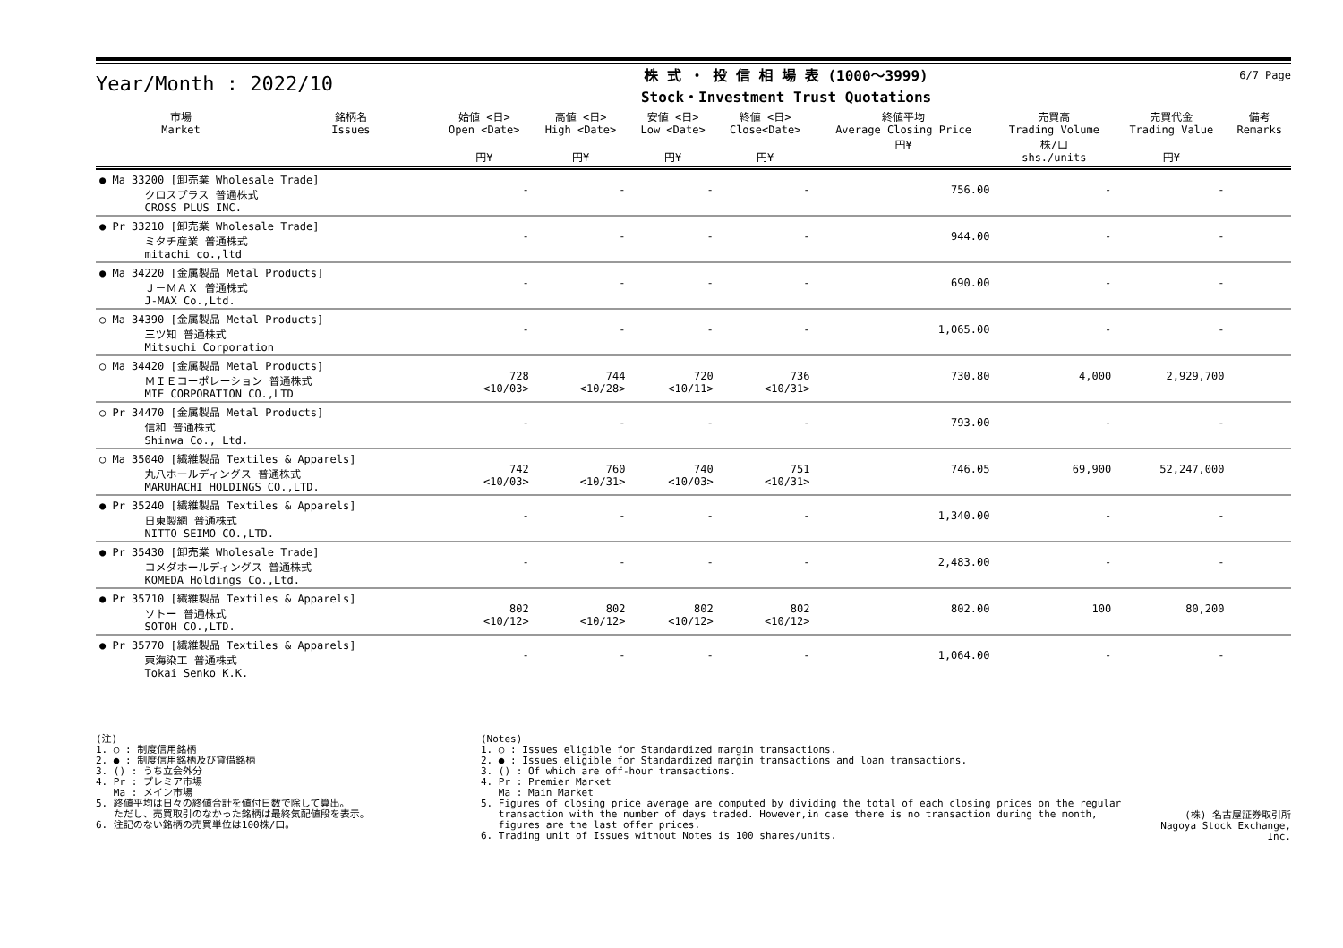Year/Month : 2022/10
株 式 ・ 投 信 相 場 表 (1000～3999)
Stock・Investment Trust Quotations
6/7 Page
| 市場 Market | 銘柄名 Issues | 始値 <日> Open <Date> 円¥ | 高値 <日> High <Date> 円¥ | 安値 <日> Low <Date> 円¥ | 終値 <日> Close<Date> 円¥ | 終値平均 Average Closing Price 円¥ | 売買高 Trading Volume 株/口 shs./units | 売買代金 Trading Value 円¥ | 備考 Remarks |
| --- | --- | --- | --- | --- | --- | --- | --- | --- | --- |
| ● Ma 33200 [卸売業 Wholesale Trade] クロスプラス 普通株式 CROSS PLUS INC. | | - | - | - | - | 756.00 | - | - | |
| ● Pr 33210 [卸売業 Wholesale Trade] ミタチ産業 普通株式 mitachi co.,ltd | | - | - | - | - | 944.00 | - | - | |
| ● Ma 34220 [金属製品 Metal Products] Ｊ－ＭＡＸ 普通株式 J-MAX Co.,Ltd. | | - | - | - | - | 690.00 | - | - | |
| ○ Ma 34390 [金属製品 Metal Products] 三ツ知 普通株式 Mitsuchi Corporation | | - | - | - | - | 1,065.00 | - | - | |
| ○ Ma 34420 [金属製品 Metal Products] ＭＩＥコーポレーション 普通株式 MIE CORPORATION CO.,LTD | | 728 <10/03> | 744 <10/28> | 720 <10/11> | 736 <10/31> | 730.80 | 4,000 | 2,929,700 | |
| ○ Pr 34470 [金属製品 Metal Products] 信和 普通株式 Shinwa Co., Ltd. | | - | - | - | - | 793.00 | - | - | |
| ○ Ma 35040 [繊維製品 Textiles & Apparels] 丸八ホールディングス 普通株式 MARUHACHI HOLDINGS CO.,LTD. | | 742 <10/03> | 760 <10/31> | 740 <10/03> | 751 <10/31> | 746.05 | 69,900 | 52,247,000 | |
| ● Pr 35240 [繊維製品 Textiles & Apparels] 日東製網 普通株式 NITTO SEIMO CO.,LTD. | | - | - | - | - | 1,340.00 | - | - | |
| ● Pr 35430 [卸売業 Wholesale Trade] コメダホールディングス 普通株式 KOMEDA Holdings Co.,Ltd. | | - | - | - | - | 2,483.00 | - | - | |
| ● Pr 35710 [繊維製品 Textiles & Apparels] ソトー 普通株式 SOTOH CO.,LTD. | | 802 <10/12> | 802 <10/12> | 802 <10/12> | 802 <10/12> | 802.00 | 100 | 80,200 | |
| ● Pr 35770 [繊維製品 Textiles & Apparels] 東海染工 普通株式 Tokai Senko K.K. | | - | - | - | - | 1,064.00 | - | - | |
(注)
1. ○ : 制度信用銘柄
2. ● : 制度信用銘柄及び貸借銘柄
3. () : うち立会外分
4. Pr : プレミア市場
Ma : メイン市場
5. 終値平均は日々の終値合計を値付日数で除して算出。
ただし、売買取引のなかった銘柄は最終気配値段を表示。
6. 注記のない銘柄の売買単位は100株/口。
(Notes)
1. ○ : Issues eligible for Standardized margin transactions.
2. ● : Issues eligible for Standardized margin transactions and loan transactions.
3. () : Of which are off-hour transactions.
4. Pr : Premier Market
Ma : Main Market
5. Figures of closing price average are computed by dividing the total of each closing prices on the regular
transaction with the number of days traded. However,in case there is no transaction during the month,
figures are the last offer prices.
6. Trading unit of Issues without Notes is 100 shares/units.
(株) 名古屋証券取引所
Nagoya Stock Exchange, Inc.